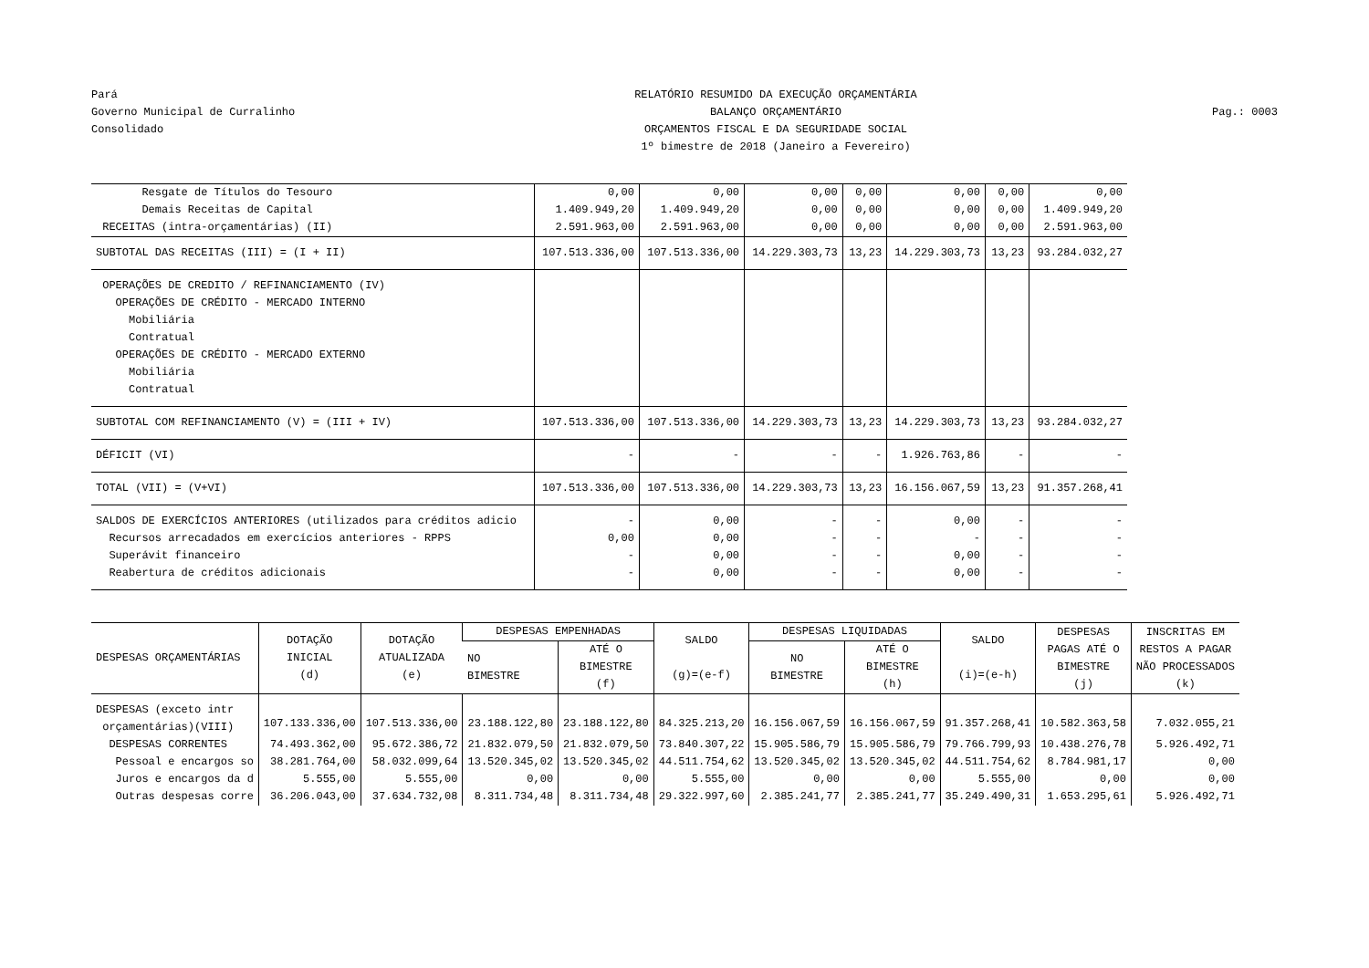Pará
Governo Municipal de Curralinho
Consolidado
RELATÓRIO RESUMIDO DA EXECUÇÃO ORÇAMENTÁRIA
BALANÇO ORÇAMENTÁRIO
ORÇAMENTOS FISCAL E DA SEGURIDADE SOCIAL
1º bimestre de 2018 (Janeiro a Fevereiro)
Pag.: 0003
| Resgate de Títulos do Tesouro | 0,00 | 0,00 | 0,00 | 0,00 | 0,00 | 0,00 | 0,00 |
| Demais Receitas de Capital | 1.409.949,20 | 1.409.949,20 | 0,00 | 0,00 | 0,00 | 0,00 | 1.409.949,20 |
| RECEITAS (intra-orçamentárias) (II) | 2.591.963,00 | 2.591.963,00 | 0,00 | 0,00 | 0,00 | 0,00 | 2.591.963,00 |
| SUBTOTAL DAS RECEITAS (III) = (I + II) | 107.513.336,00 | 107.513.336,00 | 14.229.303,73 | 13,23 | 14.229.303,73 | 13,23 | 93.284.032,27 |
| OPERAÇÕES DE CREDITO / REFINANCIAMENTO (IV) OPERAÇÕES DE CRÉDITO - MERCADO INTERNO Mobiliária Contratual OPERAÇÕES DE CRÉDITO - MERCADO EXTERNO Mobiliária Contratual | | | | | | | |
| SUBTOTAL COM REFINANCIAMENTO (V) = (III + IV) | 107.513.336,00 | 107.513.336,00 | 14.229.303,73 | 13,23 | 14.229.303,73 | 13,23 | 93.284.032,27 |
| DÉFICIT (VI) | - | - | - | - | 1.926.763,86 | - | - |
| TOTAL (VII) = (V+VI) | 107.513.336,00 | 107.513.336,00 | 14.229.303,73 | 13,23 | 16.156.067,59 | 13,23 | 91.357.268,41 |
| SALDOS DE EXERCÍCIOS ANTERIORES (utilizados para créditos adicio Recursos arrecadados em exercícios anteriores - RPPS Superávit financeiro Reabertura de créditos adicionais | - 0,00 - - | 0,00 0,00 0,00 0,00 | - - - - | - - - - | 0,00 - 0,00 0,00 | - - - - | - - - - |
| DESPESAS ORÇAMENTÁRIAS | DOTAÇÃO INICIAL (d) | DOTAÇÃO ATUALIZADA (e) | DESPESAS EMPENHADAS | | SALDO (g)=(e-f) | DESPESAS LIQUIDADAS | | SALDO (i)=(e-h) | DESPESAS PAGAS ATÉ O BIMESTRE (j) | INSCRITAS EM RESTOS A PAGAR NÃO PROCESSADOS (k) |
| --- | --- | --- | --- | --- | --- | --- | --- | --- | --- | --- |
| | | | NO BIMESTRE | ATÉ O BIMESTRE (f) | | NO BIMESTRE | ATÉ O BIMESTRE (h) | | | |
| DESPESAS (exceto intr orçamentárias)(VIII) | 107.133.336,00 | 107.513.336,00 | 23.188.122,80 | 23.188.122,80 | 84.325.213,20 | 16.156.067,59 | 16.156.067,59 | 91.357.268,41 | 10.582.363,58 | 7.032.055,21 |
| DESPESAS CORRENTES | 74.493.362,00 | 95.672.386,72 | 21.832.079,50 | 21.832.079,50 | 73.840.307,22 | 15.905.586,79 | 15.905.586,79 | 79.766.799,93 | 10.438.276,78 | 5.926.492,71 |
| Pessoal e encargos so | 38.281.764,00 | 58.032.099,64 | 13.520.345,02 | 13.520.345,02 | 44.511.754,62 | 13.520.345,02 | 13.520.345,02 | 44.511.754,62 | 8.784.981,17 | 0,00 |
| Juros e encargos da d | 5.555,00 | 5.555,00 | 0,00 | 0,00 | 5.555,00 | 0,00 | 0,00 | 5.555,00 | 0,00 | 0,00 |
| Outras despesas corre | 36.206.043,00 | 37.634.732,08 | 8.311.734,48 | 8.311.734,48 | 29.322.997,60 | 2.385.241,77 | 2.385.241,77 | 35.249.490,31 | 1.653.295,61 | 5.926.492,71 |